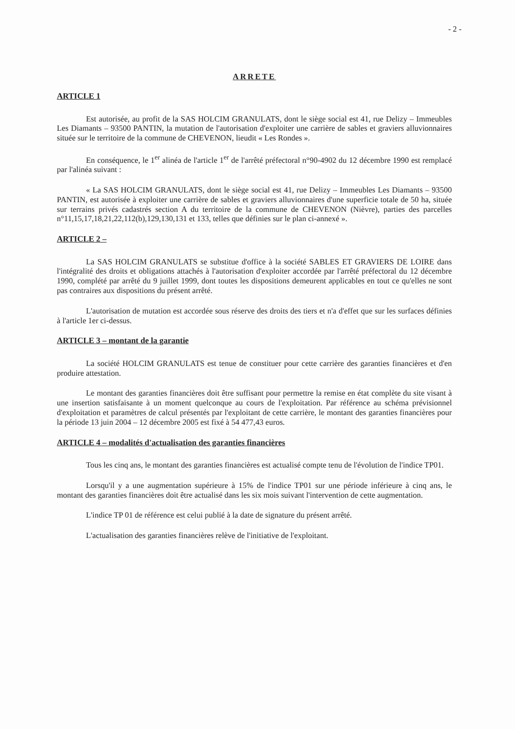- 2 -
ARRETE
ARTICLE 1
Est autorisée, au profit de la SAS HOLCIM GRANULATS, dont le siège social est 41, rue Delizy – Immeubles Les Diamants – 93500 PANTIN, la mutation de l'autorisation d'exploiter une carrière de sables et graviers alluvionnaires située sur le territoire de la commune de CHEVENON, lieudit « Les Rondes ».
En conséquence, le 1<sup>er</sup> alinéa de l'article 1<sup>er</sup> de l'arrêté préfectoral n°90-4902 du 12 décembre 1990 est remplacé par l'alinéa suivant :
« La SAS HOLCIM GRANULATS, dont le siège social est 41, rue Delizy – Immeubles Les Diamants – 93500 PANTIN, est autorisée à exploiter une carrière de sables et graviers alluvionnaires d'une superficie totale de 50 ha, située sur terrains privés cadastrés section A du territoire de la commune de CHEVENON (Nièvre), parties des parcelles n°11,15,17,18,21,22,112(b),129,130,131 et 133, telles que définies sur le plan ci-annexé ».
ARTICLE 2 –
La SAS HOLCIM GRANULATS se substitue d'office à la société SABLES ET GRAVIERS DE LOIRE dans l'intégralité des droits et obligations attachés à l'autorisation d'exploiter accordée par l'arrêté préfectoral du 12 décembre 1990, complété par arrêté du 9 juillet 1999, dont toutes les dispositions demeurent applicables en tout ce qu'elles ne sont pas contraires aux dispositions du présent arrêté.
L'autorisation de mutation est accordée sous réserve des droits des tiers et n'a d'effet que sur les surfaces définies à l'article 1er ci-dessus.
ARTICLE 3 – montant de la garantie
La société HOLCIM GRANULATS est tenue de constituer pour cette carrière des garanties financières et d'en produire attestation.
Le montant des garanties financières doit être suffisant pour permettre la remise en état complète du site visant à une insertion satisfaisante à un moment quelconque au cours de l'exploitation. Par référence au schéma prévisionnel d'exploitation et paramètres de calcul présentés par l'exploitant de cette carrière, le montant des garanties financières pour la période 13 juin 2004 – 12 décembre 2005 est fixé à 54 477,43 euros.
ARTICLE 4 – modalités d'actualisation des garanties financières
Tous les cinq ans, le montant des garanties financières est actualisé compte tenu de l'évolution de l'indice TP01.
Lorsqu'il y a une augmentation supérieure à 15% de l'indice TP01 sur une période inférieure à cinq ans, le montant des garanties financières doit être actualisé dans les six mois suivant l'intervention de cette augmentation.
L'indice TP 01 de référence est celui publié à la date de signature du présent arrêté.
L'actualisation des garanties financières relève de l'initiative de l'exploitant.